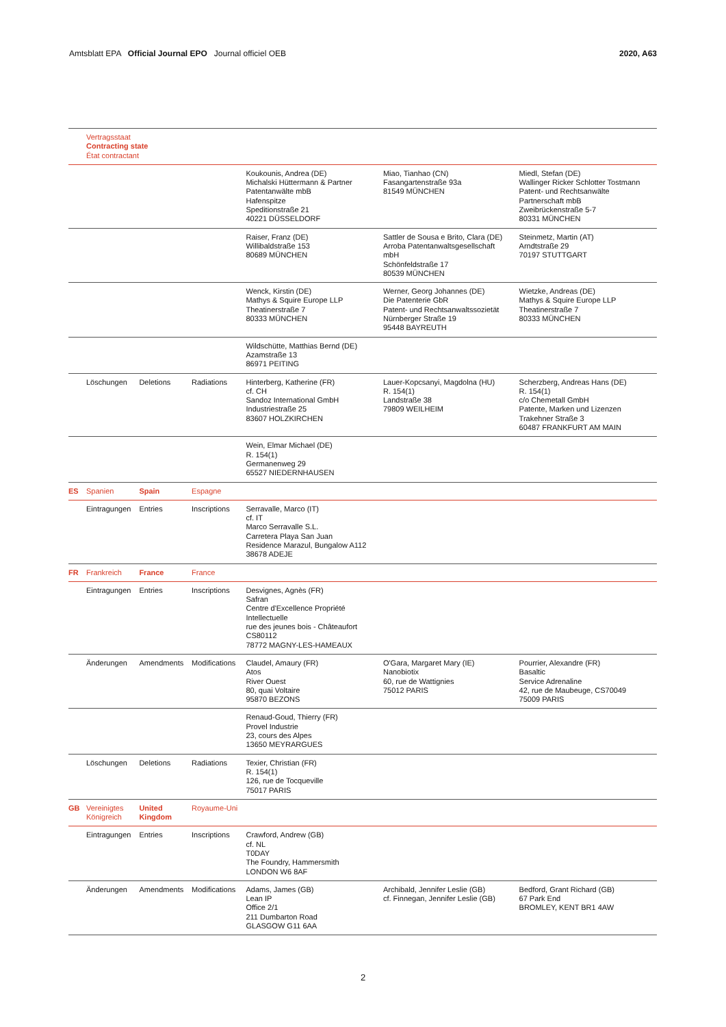Amtsblatt EPA Official Journal EPO Journal officiel OEB 2020, A63
| | Vertragsstaat Contracting state État contractant | | | | | |
| | | | | Koukounis, Andrea (DE) Michalski Hüttermann & Partner Patentanwälte mbB Hafenspitze Speditionstraße 21 40221 DÜSSELDORF | Miao, Tianhao (CN) Fasangartenstraße 93a 81549 MÜNCHEN | Miedl, Stefan (DE) Wallinger Ricker Schlotter Tostmann Patent- und Rechtsanwälte Partnerschaft mbB Zweibrückenstraße 5-7 80331 MÜNCHEN |
| | | | | Raiser, Franz (DE) Willibaldstraße 153 80689 MÜNCHEN | Sattler de Sousa e Brito, Clara (DE) Arroba Patentanwaltsgesellschaft mbH Schönfeldstraße 17 80539 MÜNCHEN | Steinmetz, Martin (AT) Arndtstraße 29 70197 STUTTGART |
| | | | | Wenck, Kirstin (DE) Mathys & Squire Europe LLP Theatinerstraße 7 80333 MÜNCHEN | Werner, Georg Johannes (DE) Die Patenterie GbR Patent- und Rechtsanwaltssozietät Nürnberger Straße 19 95448 BAYREUTH | Wietzke, Andreas (DE) Mathys & Squire Europe LLP Theatinerstraße 7 80333 MÜNCHEN |
| | | | | Wildschütte, Matthias Bernd (DE) Azamstraße 13 86971 PEITING | | |
| | Löschungen | Deletions | Radiations | Hinterberg, Katherine (FR) cf. CH Sandoz International GmbH Industriestraße 25 83607 HOLZKIRCHEN | Lauer-Kopcsanyi, Magdolna (HU) R. 154(1) Landstraße 38 79809 WEILHEIM | Scherzberg, Andreas Hans (DE) R. 154(1) c/o Chemetall GmbH Patente, Marken und Lizenzen Trakehner Straße 3 60487 FRANKFURT AM MAIN |
| | | | | Wein, Elmar Michael (DE) R. 154(1) Germanenweg 29 65527 NIEDERNHAUSEN | | |
| ES | Spanien | Spain | Espagne | | | |
| | Eintragungen | Entries | Inscriptions | Serravalle, Marco (IT) cf. IT Marco Serravalle S.L. Carretera Playa San Juan Residence Marazul, Bungalow A112 38678 ADEJE | | |
| FR | Frankreich | France | France | | | |
| | Eintragungen | Entries | Inscriptions | Desvignes, Agnès (FR) Safran Centre d'Excellence Propriété Intellectuelle rue des jeunes bois - Châteaufort CS80112 78772 MAGNY-LES-HAMEAUX | | |
| | Änderungen | Amendments | Modifications | Claudel, Amaury (FR) Atos River Ouest 80, quai Voltaire 95870 BEZONS | O'Gara, Margaret Mary (IE) Nanobiotix 60, rue de Wattignies 75012 PARIS | Pourrier, Alexandre (FR) Basaltic Service Adrenaline 42, rue de Maubeuge, CS70049 75009 PARIS |
| | | | | Renaud-Goud, Thierry (FR) Provel Industrie 23, cours des Alpes 13650 MEYRARGUES | | |
| | Löschungen | Deletions | Radiations | Texier, Christian (FR) R. 154(1) 126, rue de Tocqueville 75017 PARIS | | |
| GB | Vereinigtes Königreich | United Kingdom | Royaume-Uni | | | |
| | Eintragungen | Entries | Inscriptions | Crawford, Andrew (GB) cf. NL T0DAY The Foundry, Hammersmith LONDON W6 8AF | | |
| | Änderungen | Amendments | Modifications | Adams, James (GB) Lean IP Office 2/1 211 Dumbarton Road GLASGOW G11 6AA | Archibald, Jennifer Leslie (GB) cf. Finnegan, Jennifer Leslie (GB) | Bedford, Grant Richard (GB) 67 Park End BROMLEY, KENT BR1 4AW |
2